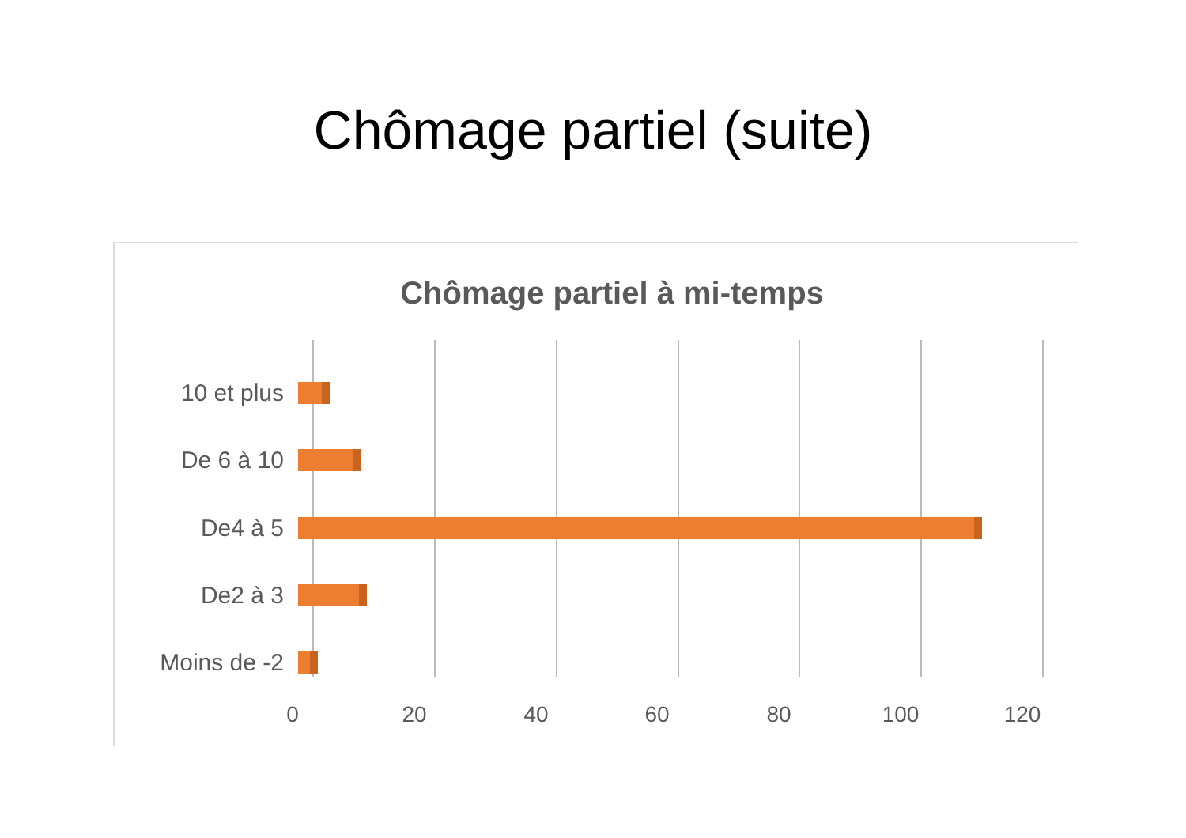Chômage partiel (suite)
Chômage partiel à mi-temps
10 et plus
De 6 à 10
De4 à 5
De2 à 3
Moins de -2
0 20 40 60 80 100 120